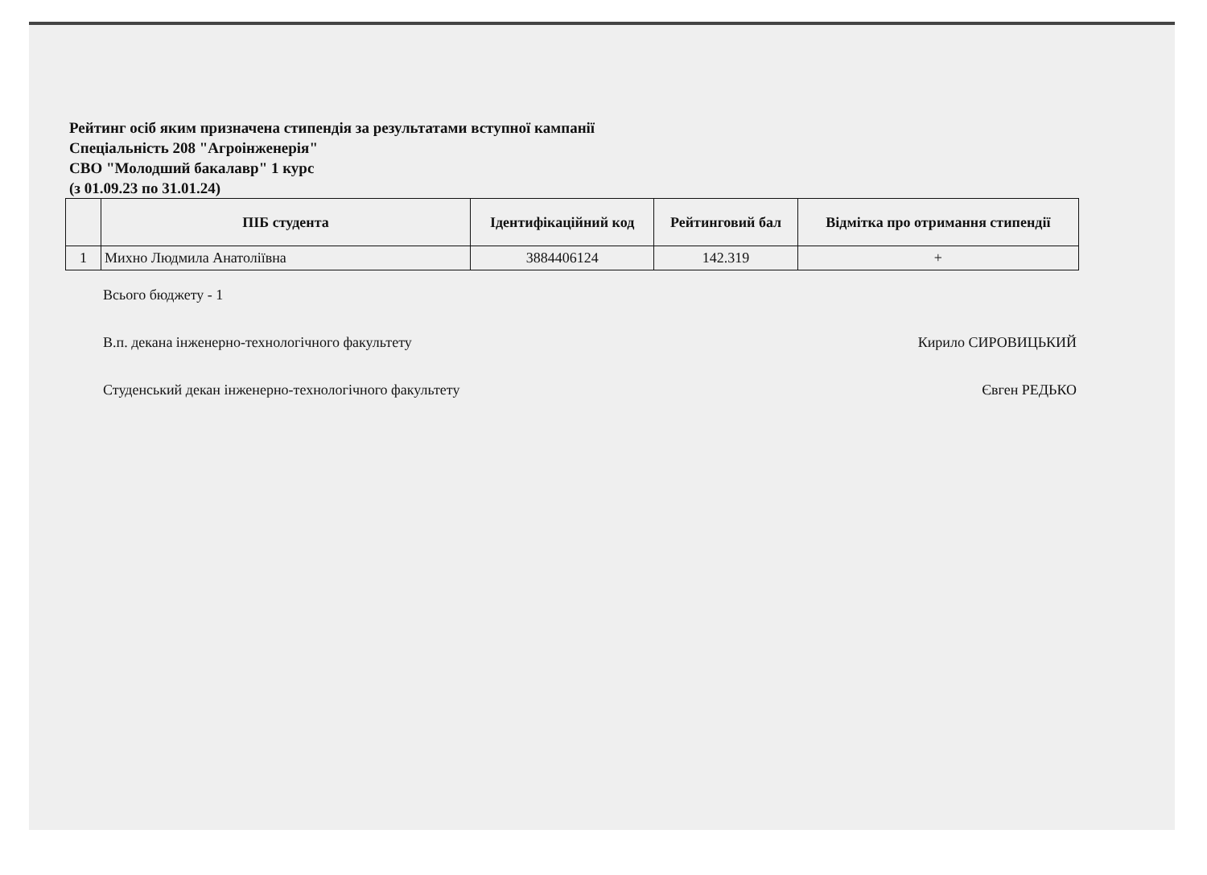Рейтинг осіб яким призначена стипендія за результатами вступної кампанії
Спеціальність 208 "Агроінженерія"
СВО "Молодший бакалавр" 1 курс
(з 01.09.23 по 31.01.24)
| | ПІБ студента | Ідентифікаційний код | Рейтинговий бал | Відмітка про отримання стипендії |
| --- | --- | --- | --- | --- |
| 1 | Михно Людмила Анатоліївна | 3884406124 | 142.319 | + |
Всього бюджету - 1
В.п. декана інженерно-технологічного факультету
Кирило СИРОВИЦЬКИЙ
Студенський декан інженерно-технологічного факультету
Євген РЕДЬКО